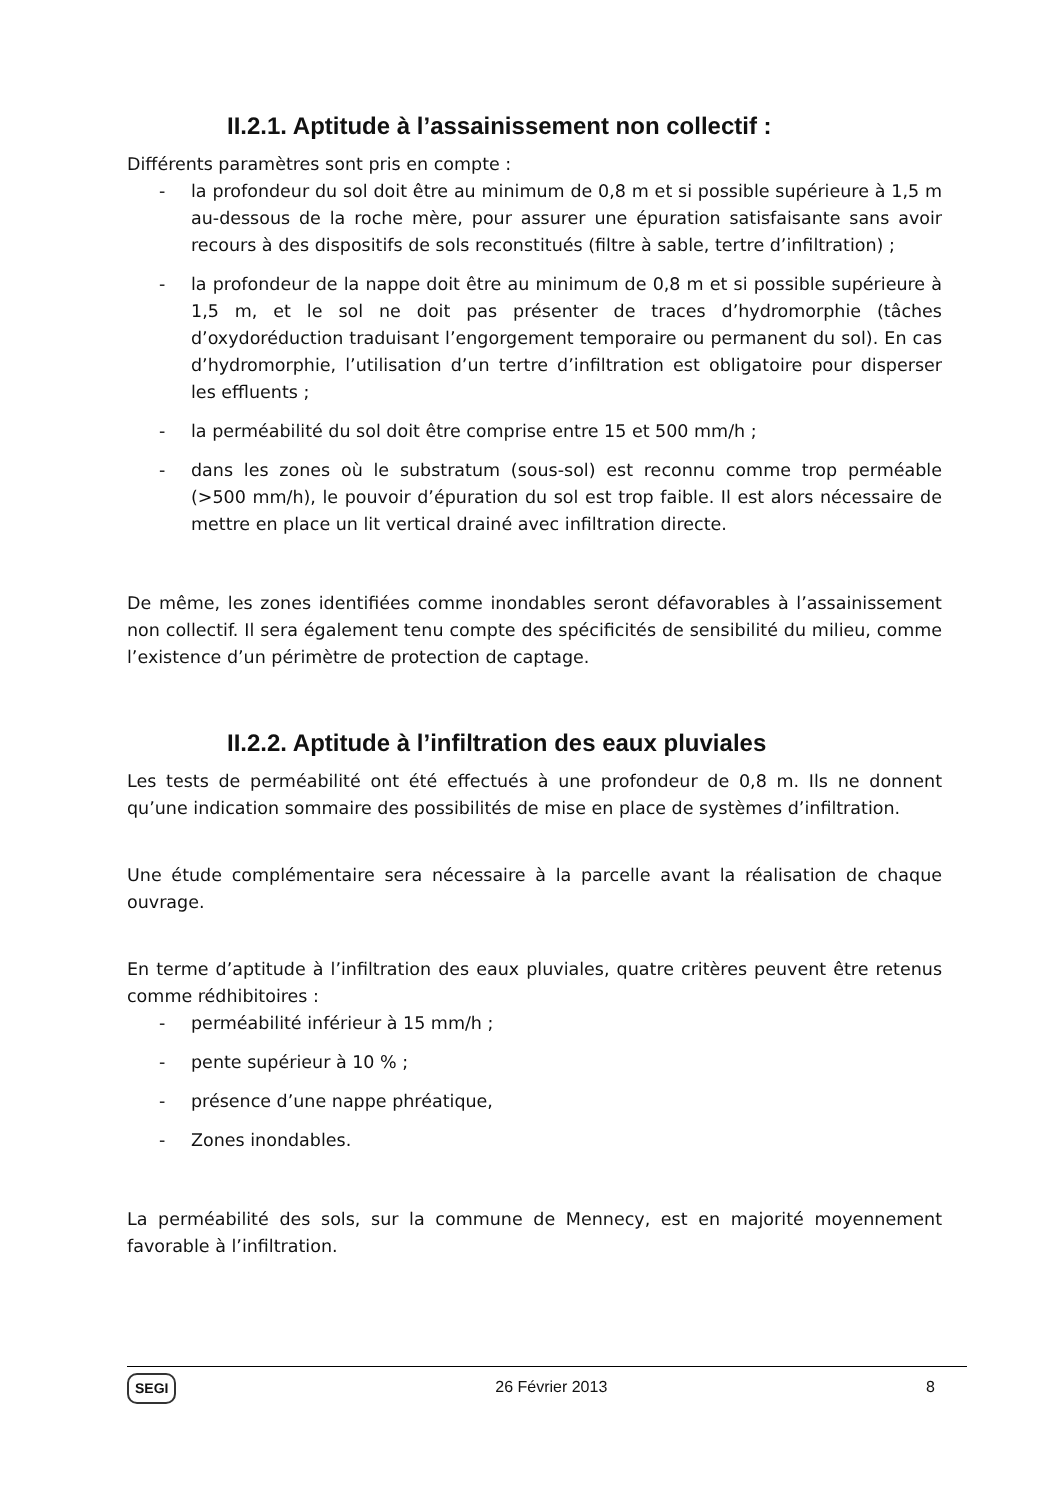II.2.1. Aptitude à l’assainissement non collectif :
Différents paramètres sont pris en compte :
- la profondeur du sol doit être au minimum de 0,8 m et si possible supérieure à 1,5 m au-dessous de la roche mère, pour assurer une épuration satisfaisante sans avoir recours à des dispositifs de sols reconstitués (filtre à sable, tertre d’infiltration) ;
- la profondeur de la nappe doit être au minimum de 0,8 m et si possible supérieure à 1,5 m, et le sol ne doit pas présenter de traces d’hydromorphie (tâches d’oxydoréduction traduisant l’engorgement temporaire ou permanent du sol). En cas d’hydromorphie, l’utilisation d’un tertre d’infiltration est obligatoire pour disperser les effluents ;
- la perméabilité du sol doit être comprise entre 15 et 500 mm/h ;
- dans les zones où le substratum (sous-sol) est reconnu comme trop perméable (>500 mm/h), le pouvoir d’épuration du sol est trop faible. Il est alors nécessaire de mettre en place un lit vertical drainé avec infiltration directe.
De même, les zones identifiées comme inondables seront défavorables à l’assainissement non collectif. Il sera également tenu compte des spécificités de sensibilité du milieu, comme l’existence d’un périmètre de protection de captage.
II.2.2. Aptitude à l’infiltration des eaux pluviales
Les tests de perméabilité ont été effectués à une profondeur de 0,8 m. Ils ne donnent qu’une indication sommaire des possibilités de mise en place de systèmes d’infiltration.
Une étude complémentaire sera nécessaire à la parcelle avant la réalisation de chaque ouvrage.
En terme d’aptitude à l’infiltration des eaux pluviales, quatre critères peuvent être retenus comme rédhibitoires :
- perméabilité inférieur à 15 mm/h ;
- pente supérieur à 10 % ;
- présence d’une nappe phréatique,
- Zones inondables.
La perméabilité des sols, sur la commune de Mennecy, est en majorité moyennement favorable à l’infiltration.
SEGI 26 Février 2013 8